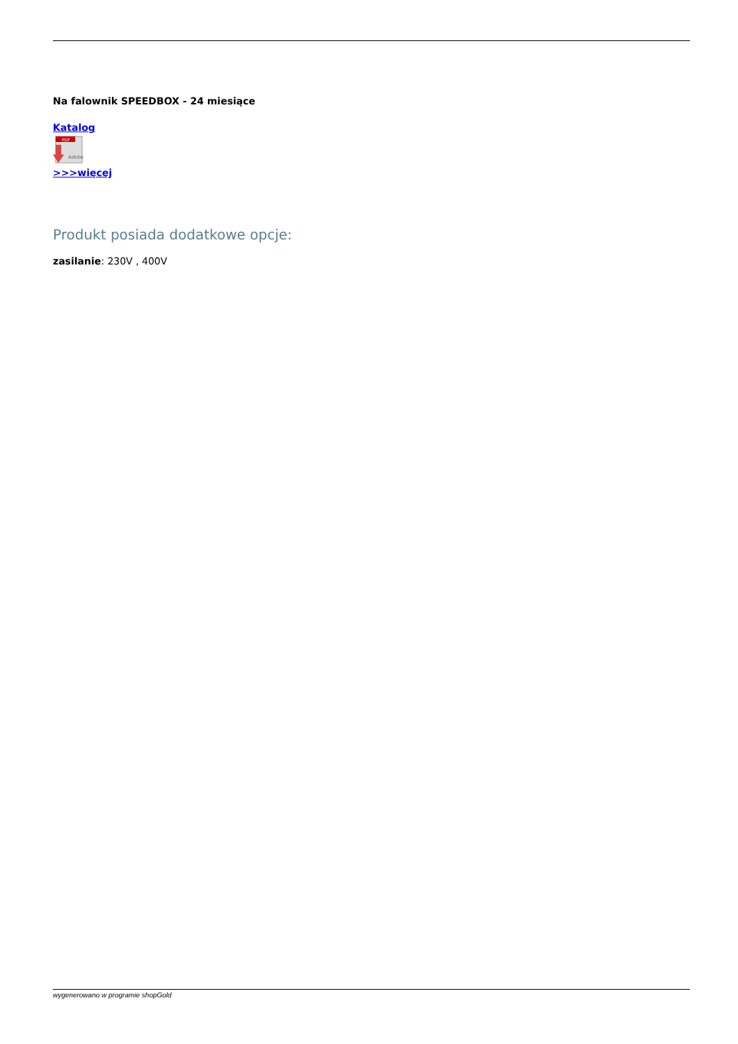Na falownik SPEEDBOX - 24 miesiące
Katalog
PDF
Adobe
>>>więcej
Produkt posiada dodatkowe opcje:
zasilanie: 230V , 400V
wygenerowano w programie shopGold